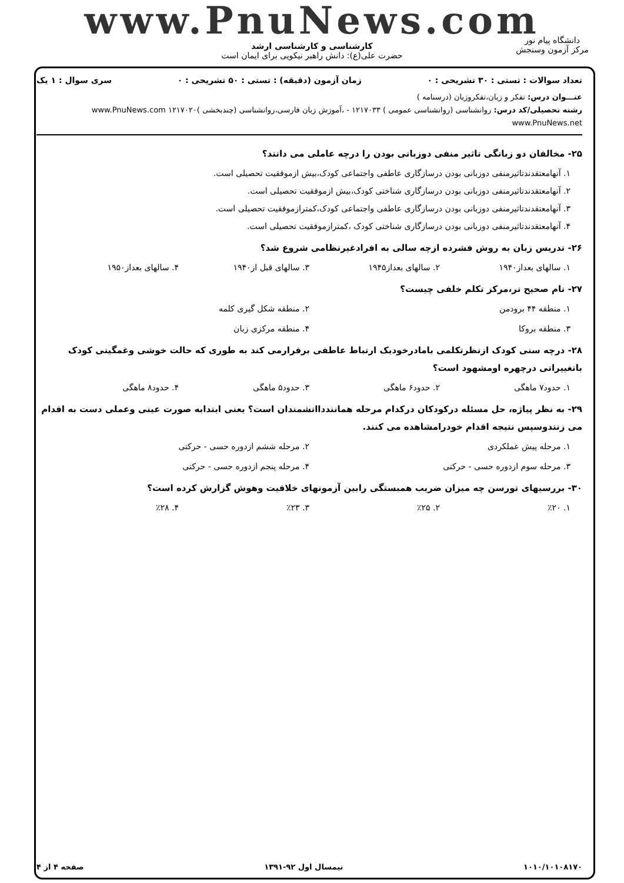www.PnuNews.com
کارشناسی و کارشناسی ارشد
حضرت علی(ع): دانش راهبر نیکویی برای ایمان است
دانشگاه پیام نور
مرکز آزمون وسنجش
تعداد سوالات : تستی : ۳۰ تشریحی : ۰ زمان آزمون (دقیقه) : تستی : ۵۰ تشریحی : ۰ سری سوال : ۱ یک
عنـــوان درس: تفکر و زبان،تفکروزبان (درسنامه )
رشته تحصیلی/کد درس: روانشناسی (روانشناسی عمومی ) ۱۲۱۷۰۳۳ - ،آموزش زبان فارسی،روانشناسی (چندبخشی )۱۲۱۷۰۲۰ www.PnuNews.com www.PnuNews.net
۲۵- مخالفان دو زبانگی تاثیر منفی دوزبانی بودن را درچه عاملی می دانند؟
۱. آنهامعتقدندتاثیرمنفی دوزبانی بودن درسازگاری عاطفی واجتماعی کودک،بیش ازموفقیت تحصیلی است.
۲. آنهامعتقدندتاثیرمنفی دوزبانی بودن درسازگاری شناختی کودک،بیش ازموفقیت تحصیلی است.
۳. آنهامعتقدندتاثیرمنفی دوزبانی بودن درسازگاری عاطفی واجتماعی کودک،کمترازموفقیت تحصیلی است.
۴. آنهامعتقدندتاثیرمنفی دوزبانی بودن درسازگاری شناختی کودک ،کمترازموفقیت تحصیلی است.
۲۶- تدریس زبان به روش فشرده ازچه سالی به افرادغیرنظامی شروع شد؟
۱. سالهای بعداز۱۹۴۰ ۲. سالهای بعداز۱۹۴۵ ۳. سالهای قبل از۱۹۴۰ ۴. سالهای بعداز۱۹۵۰
۲۷- نام صحیح تر،مرکز تکلم خلفی چیست؟
۱. منطقه ۴۴ برودمن ۲. منطقه شکل گیری کلمه ۳. منطقه بروکا ۴. منطقه مرکزی زبان
۲۸- درچه سنی کودک ازنظرتکلمی بامادرخودیک ارتباط عاطفی برقرارمی کند به طوری که حالت خوشی وغمگینی کودک باتغییراتی درچهره اومشهود است؟
۱. حدود۷ ماهگی ۲. حدود۶ ماهگی ۳. حدود۵ ماهگی ۴. حدود۸ ماهگی
۲۹- به نظر پیاژه، حل مسئله درکودکان درکدام مرحله همانندداانشمندان است؟ یعنی ابتدابه صورت عینی وعملی دست به اقدام می زنندوسپس نتیجه اقدام خودرامشاهده می کنند.
۱. مرحله پیش عملکردی ۲. مرحله ششم ازدوره حسی - حرکتی ۳. مرحله سوم ازدوره حسی - حرکتی ۴. مرحله پنجم ازدوره حسی - حرکتی
۳۰- بررسیهای تورسن چه میزان ضریب همبستگی رابین آزمونهای خلاقیت وهوش گزارش کرده است؟
۱. ٪۲۰ ۲. ٪۲۵ ۳. ٪۲۳ ۴. ٪۲۸
۱۰۱۰/۱۰۱۰۸۱۷۰ نیمسال اول ۹۲-۱۳۹۱ صفحه ۴ از ۴